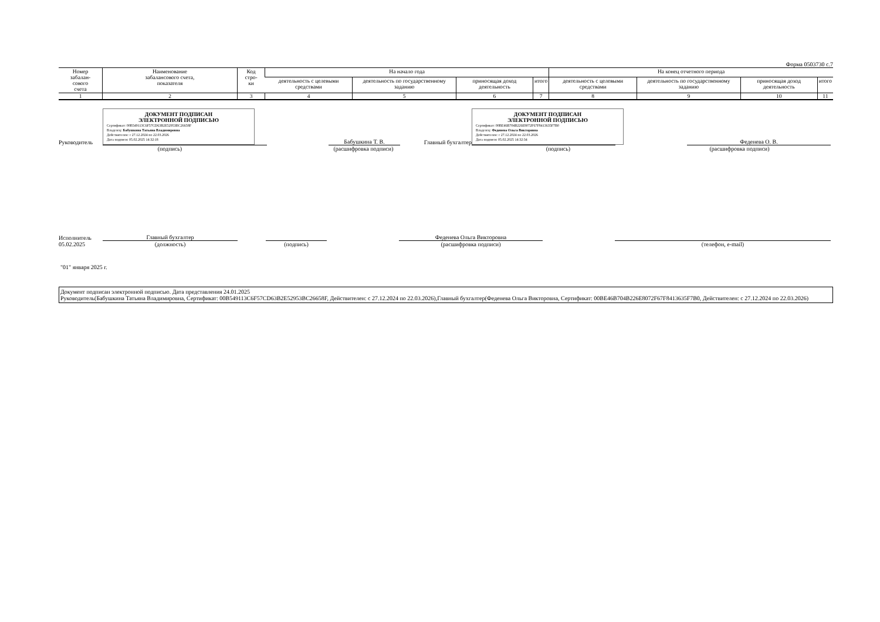Форма 0503730 с.7
| Номер забалан- сового счета | Наименование забалансового счета, показателя | Код стро- ки | На начало года | | | | На конец отчетного периода | | | |
| --- | --- | --- | --- | --- | --- | --- | --- | --- | --- | --- |
| | | | деятельность с целевыми средствами | деятельность по государственному заданию | приносящая доход деятельность | итого | деятельность с целевыми средствами | деятельность по государственному заданию | приносящая доход деятельность | итого |
| 1 | 2 | 3 | 4 | 5 | 6 | 7 | 8 | 9 | 10 | 11 |
Руководитель
ДОКУМЕНТ ПОДПИСАН
ЭЛЕКТРОННОЙ ПОДПИСЬЮ
Сертификат: 00B549113C6F57CD63B2E52953BC26658F
Владелец: Бабушкина Татьяна Владимировна
Действителен: с 27.12.2024 по 22.03.2026
Дата подписи: 05.02.2025 14:32:18
Бабушкина Т. В.
Главный бухгалтер
ДОКУМЕНТ ПОДПИСАН
ЭЛЕКТРОННОЙ ПОДПИСЬЮ
Сертификат: 00BE46B704B226E8072F67F8413635F7B0
Владелец: Феденева Ольга Викторовна
Действителен: с 27.12.2024 по 22.03.2026
Дата подписи: 05.02.2025 14:32:34
Феденева О. В.
(подпись) (расшифровка подписи)
(подпись) (расшифровка подписи)
Исполнитель
Главный бухгалтер
Феденева Ольга Викторовна
05.02.2025 (должность) (подпись) (расшифровка подписи) (телефон, e-mail)
"01" января 2025 г.
Документ подписан электронной подписью. Дата представления 24.01.2025
Руководитель(Бабушкина Татьяна Владимировна, Сертификат: 00B549113C6F57CD63B2E52953BC26658F, Действителен: с 27.12.2024 по 22.03.2026),Главный бухгалтер(Феденева Ольга Викторовна, Сертификат: 00BE46B704B226E8072F67F8413635F7B0, Действителен: с 27.12.2024 по 22.03.2026)